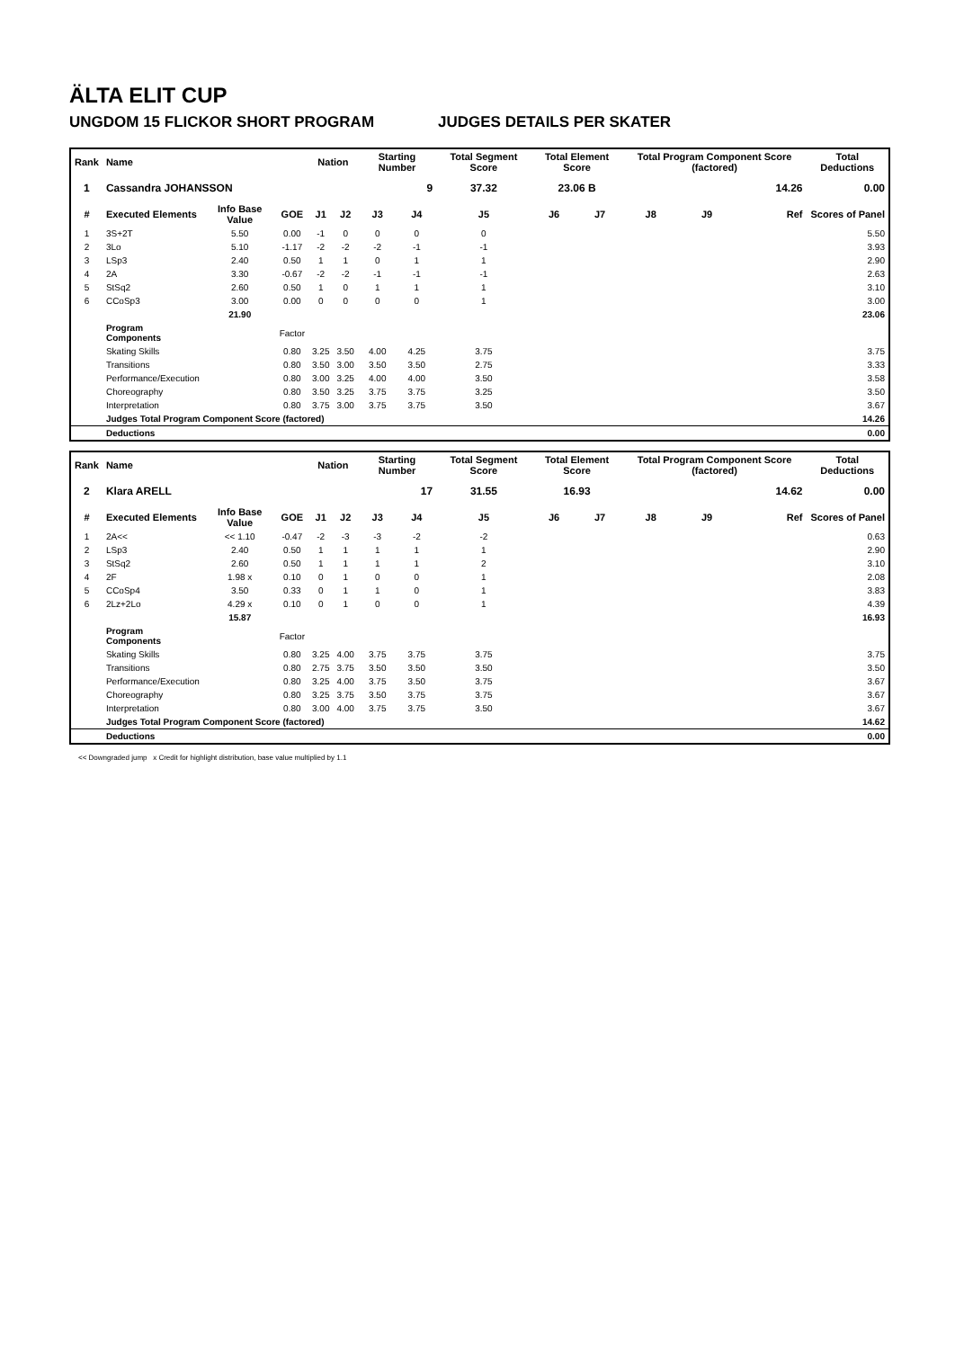ÄLTA ELIT CUP
UNGDOM 15 FLICKOR SHORT PROGRAM JUDGES DETAILS PER SKATER
| Rank | Name | | | Nation | | Starting Number | | Total Segment Score | Total Element Score | | Total Program Component Score (factored) | | | Total Deductions |
| --- | --- | --- | --- | --- | --- | --- | --- | --- | --- | --- | --- | --- | --- | --- |
| 1 | Cassandra JOHANSSON | | | | | 9 | | 37.32 | 23.06 B | | 14.26 | | | 0.00 |
| # | Executed Elements | Info Base Value | GOE | J1 | J2 | J3 | J4 | J5 | J6 | J7 | J8 | J9 | Ref | Scores of Panel |
| 1 | 3S+2T | 5.50 | 0.00 | -1 | 0 | 0 | 0 | 0 | | | | | | 5.50 |
| 2 | 3Lo | 5.10 | -1.17 | -2 | -2 | -2 | -1 | -1 | | | | | | 3.93 |
| 3 | LSp3 | 2.40 | 0.50 | 1 | 1 | 0 | 1 | 1 | | | | | | 2.90 |
| 4 | 2A | 3.30 | -0.67 | -2 | -2 | -1 | -1 | -1 | | | | | | 2.63 |
| 5 | StSq2 | 2.60 | 0.50 | 1 | 0 | 1 | 1 | 1 | | | | | | 3.10 |
| 6 | CCoSp3 | 3.00 | 0.00 | 0 | 0 | 0 | 0 | 1 | | | | | | 3.00 |
| | | 21.90 | | | | | | | | | | | | 23.06 |
| | Program Components | | Factor | | | | | | | | | | | |
| | Skating Skills | | 0.80 | 3.25 | 3.50 | 4.00 | 4.25 | 3.75 | | | | | | 3.75 |
| | Transitions | | 0.80 | 3.50 | 3.00 | 3.50 | 3.50 | 2.75 | | | | | | 3.33 |
| | Performance/Execution | | 0.80 | 3.00 | 3.25 | 4.00 | 4.00 | 3.50 | | | | | | 3.58 |
| | Choreography | | 0.80 | 3.50 | 3.25 | 3.75 | 3.75 | 3.25 | | | | | | 3.50 |
| | Interpretation | | 0.80 | 3.75 | 3.00 | 3.75 | 3.75 | 3.50 | | | | | | 3.67 |
| | Judges Total Program Component Score (factored) | | | | | | | | | | | | | 14.26 |
| | Deductions | | | | | | | | | | | | | 0.00 |
| Rank | Name | | | Nation | | Starting Number | | Total Segment Score | Total Element Score | | Total Program Component Score (factored) | | | Total Deductions |
| --- | --- | --- | --- | --- | --- | --- | --- | --- | --- | --- | --- | --- | --- | --- |
| 2 | Klara ARELL | | | | | 17 | | 31.55 | 16.93 | | 14.62 | | | 0.00 |
| # | Executed Elements | Info Base Value | GOE | J1 | J2 | J3 | J4 | J5 | J6 | J7 | J8 | J9 | Ref | Scores of Panel |
| 1 | 2A<< | << 1.10 | -0.47 | -2 | -3 | -3 | -2 | -2 | | | | | | 0.63 |
| 2 | LSp3 | 2.40 | 0.50 | 1 | 1 | 1 | 1 | 1 | | | | | | 2.90 |
| 3 | StSq2 | 2.60 | 0.50 | 1 | 1 | 1 | 1 | 2 | | | | | | 3.10 |
| 4 | 2F | 1.98 x | 0.10 | 0 | 1 | 0 | 0 | 1 | | | | | | 2.08 |
| 5 | CCoSp4 | 3.50 | 0.33 | 0 | 1 | 1 | 0 | 1 | | | | | | 3.83 |
| 6 | 2Lz+2Lo | 4.29 x | 0.10 | 0 | 1 | 0 | 0 | 1 | | | | | | 4.39 |
| | | 15.87 | | | | | | | | | | | | 16.93 |
| | Program Components | | Factor | | | | | | | | | | | |
| | Skating Skills | | 0.80 | 3.25 | 4.00 | 3.75 | 3.75 | 3.75 | | | | | | 3.75 |
| | Transitions | | 0.80 | 2.75 | 3.75 | 3.50 | 3.50 | 3.50 | | | | | | 3.50 |
| | Performance/Execution | | 0.80 | 3.25 | 4.00 | 3.75 | 3.50 | 3.75 | | | | | | 3.67 |
| | Choreography | | 0.80 | 3.25 | 3.75 | 3.50 | 3.75 | 3.75 | | | | | | 3.67 |
| | Interpretation | | 0.80 | 3.00 | 4.00 | 3.75 | 3.75 | 3.50 | | | | | | 3.67 |
| | Judges Total Program Component Score (factored) | | | | | | | | | | | | | 14.62 |
| | Deductions | | | | | | | | | | | | | 0.00 |
<< Downgraded jump x Credit for highlight distribution, base value multiplied by 1.1